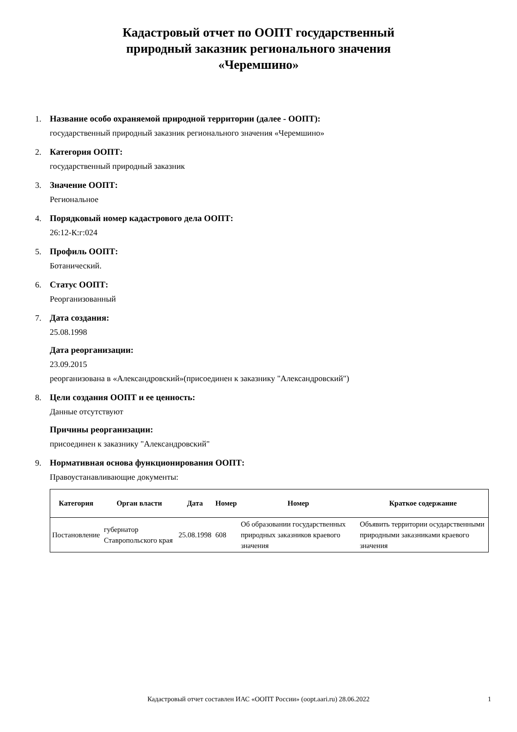Кадастровый отчет по ООПТ государственный
природный заказник регионального значения
«Черемшино»
1. Название особо охраняемой природной территории (далее - ООПТ):
государственный природный заказник регионального значения «Черемшино»
2. Категория ООПТ:
государственный природный заказник
3. Значение ООПТ:
Региональное
4. Порядковый номер кадастрового дела ООПТ:
26:12-К:г:024
5. Профиль ООПТ:
Ботанический.
6. Статус ООПТ:
Реорганизованный
7. Дата создания:
25.08.1998
Дата реорганизации:
23.09.2015
реорганизована в «Александровский»(присоединен к заказнику "Александровский")
8. Цели создания ООПТ и ее ценность:
Данные отсутствуют
Причины реорганизации:
присоединен к заказнику "Александровский"
9. Нормативная основа функционирования ООПТ:
Правоустанавливающие документы:
| Категория | Орган власти | Дата | Номер | Номер | Краткое содержание |
| --- | --- | --- | --- | --- | --- |
| Постановление | губернатор Ставропольского края | 25.08.1998 | 608 | Об образовании государственных природных заказников краевого значения | Объявить территории осударственными природными заказниками краевого значения |
Кадастровый отчет составлен ИАС «ООПТ России» (oopt.aari.ru) 28.06.2022 1